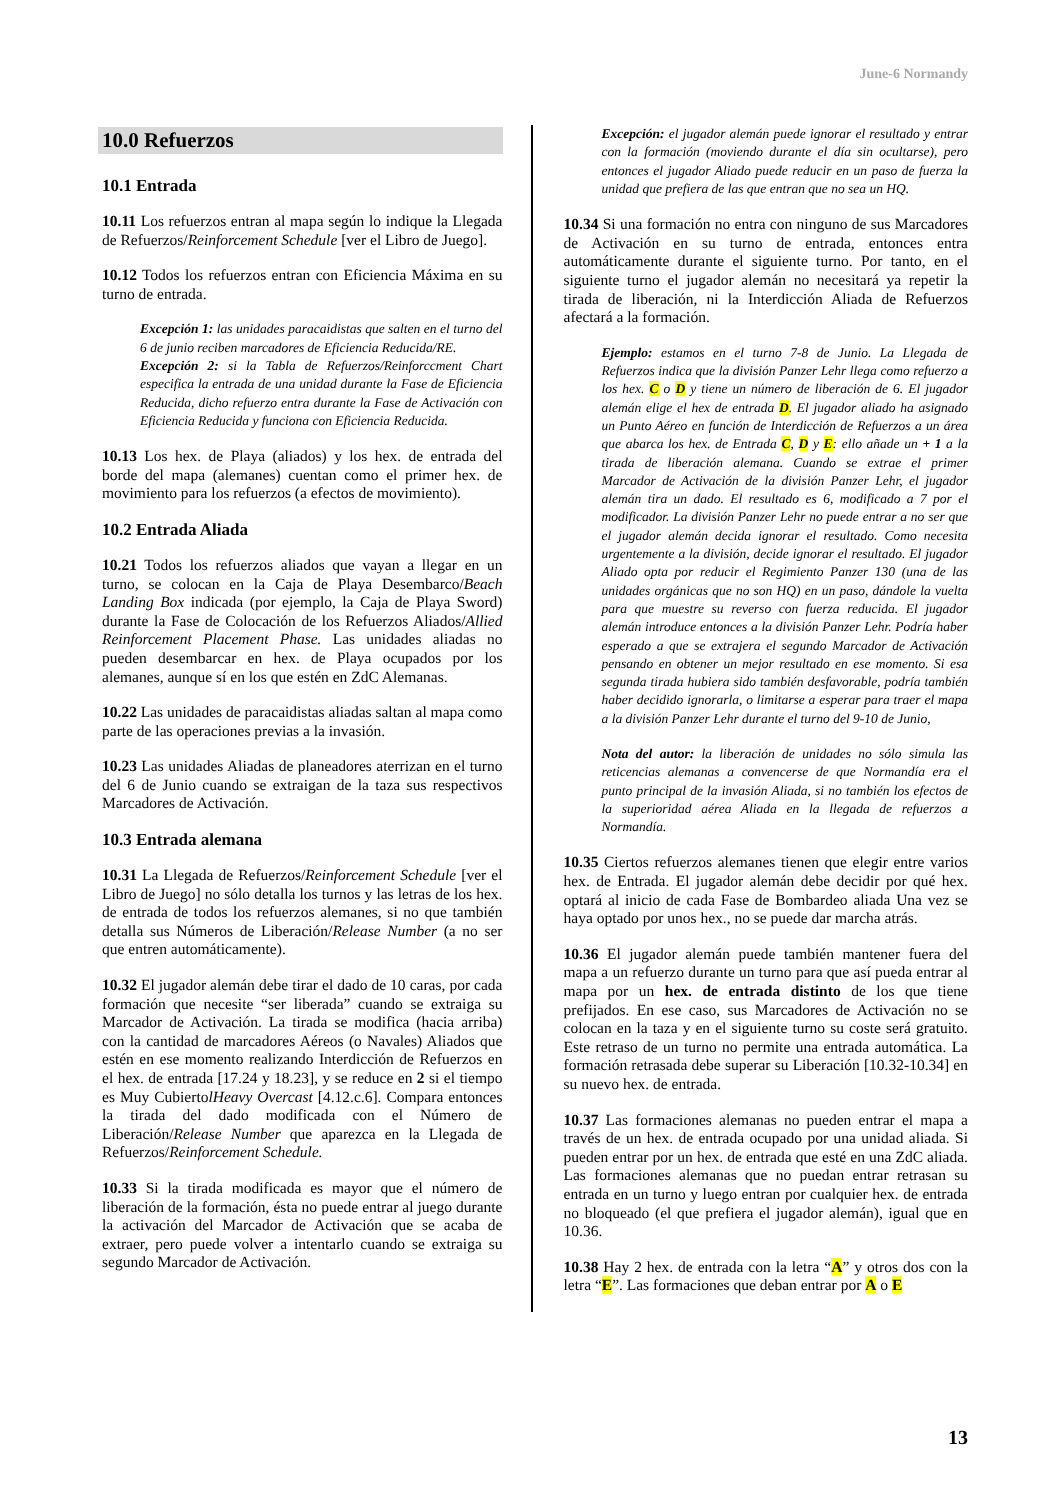June-6 Normandy
10.0 Refuerzos
10.1 Entrada
10.11 Los refuerzos entran al mapa según lo indique la Llegada de Refuerzos/Reinforcement Schedule [ver el Libro de Juego].
10.12 Todos los refuerzos entran con Eficiencia Máxima en su turno de entrada.
Excepción 1: las unidades paracaidistas que salten en el turno del 6 de junio reciben marcadores de Eficiencia Reducida/RE.
Excepción 2: si la Tabla de Refuerzos/Reinforccment Chart especifica la entrada de una unidad durante la Fase de Eficiencia Reducida, dicho refuerzo entra durante la Fase de Activación con Eficiencia Reducida y funciona con Eficiencia Reducida.
10.13 Los hex. de Playa (aliados) y los hex. de entrada del borde del mapa (alemanes) cuentan como el primer hex. de movimiento para los refuerzos (a efectos de movimiento).
10.2 Entrada Aliada
10.21 Todos los refuerzos aliados que vayan a llegar en un turno, se colocan en la Caja de Playa Desembarco/Beach Landing Box indicada (por ejemplo, la Caja de Playa Sword) durante la Fase de Colocación de los Refuerzos Aliados/Allied Reinforcement Placement Phase. Las unidades aliadas no pueden desembarcar en hex. de Playa ocupados por los alemanes, aunque sí en los que estén en ZdC Alemanas.
10.22 Las unidades de paracaidistas aliadas saltan al mapa como parte de las operaciones previas a la invasión.
10.23 Las unidades Aliadas de planeadores aterrizan en el turno del 6 de Junio cuando se extraigan de la taza sus respectivos Marcadores de Activación.
10.3 Entrada alemana
10.31 La Llegada de Refuerzos/Reinforcement Schedule [ver el Libro de Juego] no sólo detalla los turnos y las letras de los hex. de entrada de todos los refuerzos alemanes, si no que también detalla sus Números de Liberación/Release Number (a no ser que entren automáticamente).
10.32 El jugador alemán debe tirar el dado de 10 caras, por cada formación que necesite “ser liberada” cuando se extraiga su Marcador de Activación. La tirada se modifica (hacia arriba) con la cantidad de marcadores Aéreos (o Navales) Aliados que estén en ese momento realizando Interdicción de Refuerzos en el hex. de entrada [17.24 y 18.23], y se reduce en 2 si el tiempo es Muy CubiertolHeavy Overcast [4.12.c.6]. Compara entonces la tirada del dado modificada con el Número de Liberación/Release Number que aparezca en la Llegada de Refuerzos/Reinforcement Schedule.
10.33 Si la tirada modificada es mayor que el número de liberación de la formación, ésta no puede entrar al juego durante la activación del Marcador de Activación que se acaba de extraer, pero puede volver a intentarlo cuando se extraiga su segundo Marcador de Activación.
Excepción: el jugador alemán puede ignorar el resultado y entrar con la formación (moviendo durante el día sin ocultarse), pero entonces el jugador Aliado puede reducir en un paso de fuerza la unidad que prefiera de las que entran que no sea un HQ.
10.34 Si una formación no entra con ninguno de sus Marcadores de Activación en su turno de entrada, entonces entra automáticamente durante el siguiente turno. Por tanto, en el siguiente turno el jugador alemán no necesitará ya repetir la tirada de liberación, ni la Interdicción Aliada de Refuerzos afectará a la formación.
Ejemplo: estamos en el turno 7-8 de Junio. La Llegada de Refuerzos indica que la división Panzer Lehr llega como refuerzo a los hex. C o D y tiene un número de liberación de 6. El jugador alemán elige el hex de entrada D. El jugador aliado ha asignado un Punto Aéreo en función de Interdicción de Refuerzos a un área que abarca los hex. de Entrada C, D y E: ello añade un + 1 a la tirada de liberación alemana. Cuando se extrae el primer Marcador de Activación de la división Panzer Lehr, el jugador alemán tira un dado. El resultado es 6, modificado a 7 por el modificador. La división Panzer Lehr no puede entrar a no ser que el jugador alemán decida ignorar el resultado. Como necesita urgentemente a la división, decide ignorar el resultado. El jugador Aliado opta por reducir el Regimiento Panzer 130 (una de las unidades orgánicas que no son HQ) en un paso, dándole la vuelta para que muestre su reverso con fuerza reducida. El jugador alemán introduce entonces a la división Panzer Lehr. Podría haber esperado a que se extrajera el segundo Marcador de Activación pensando en obtener un mejor resultado en ese momento. Si esa segunda tirada hubiera sido también desfavorable, podría también haber decidido ignorarla, o limitarse a esperar para traer el mapa a la división Panzer Lehr durante el turno del 9-10 de Junio,
Nota del autor: la liberación de unidades no sólo simula las reticencias alemanas a convencerse de que Normandía era el punto principal de la invasión Aliada, si no también los efectos de la superioridad aérea Aliada en la llegada de refuerzos a Normandía.
10.35 Ciertos refuerzos alemanes tienen que elegir entre varios hex. de Entrada. El jugador alemán debe decidir por qué hex. optará al inicio de cada Fase de Bombardeo aliada Una vez se haya optado por unos hex., no se puede dar marcha atrás.
10.36 El jugador alemán puede también mantener fuera del mapa a un refuerzo durante un turno para que así pueda entrar al mapa por un hex. de entrada distinto de los que tiene prefijados. En ese caso, sus Marcadores de Activación no se colocan en la taza y en el siguiente turno su coste será gratuito. Este retraso de un turno no permite una entrada automática. La formación retrasada debe superar su Liberación [10.32-10.34] en su nuevo hex. de entrada.
10.37 Las formaciones alemanas no pueden entrar el mapa a través de un hex. de entrada ocupado por una unidad aliada. Si pueden entrar por un hex. de entrada que esté en una ZdC aliada. Las formaciones alemanas que no puedan entrar retrasan su entrada en un turno y luego entran por cualquier hex. de entrada no bloqueado (el que prefiera el jugador alemán), igual que en 10.36.
10.38 Hay 2 hex. de entrada con la letra “A” y otros dos con la letra “E”. Las formaciones que deban entrar por A o E
13